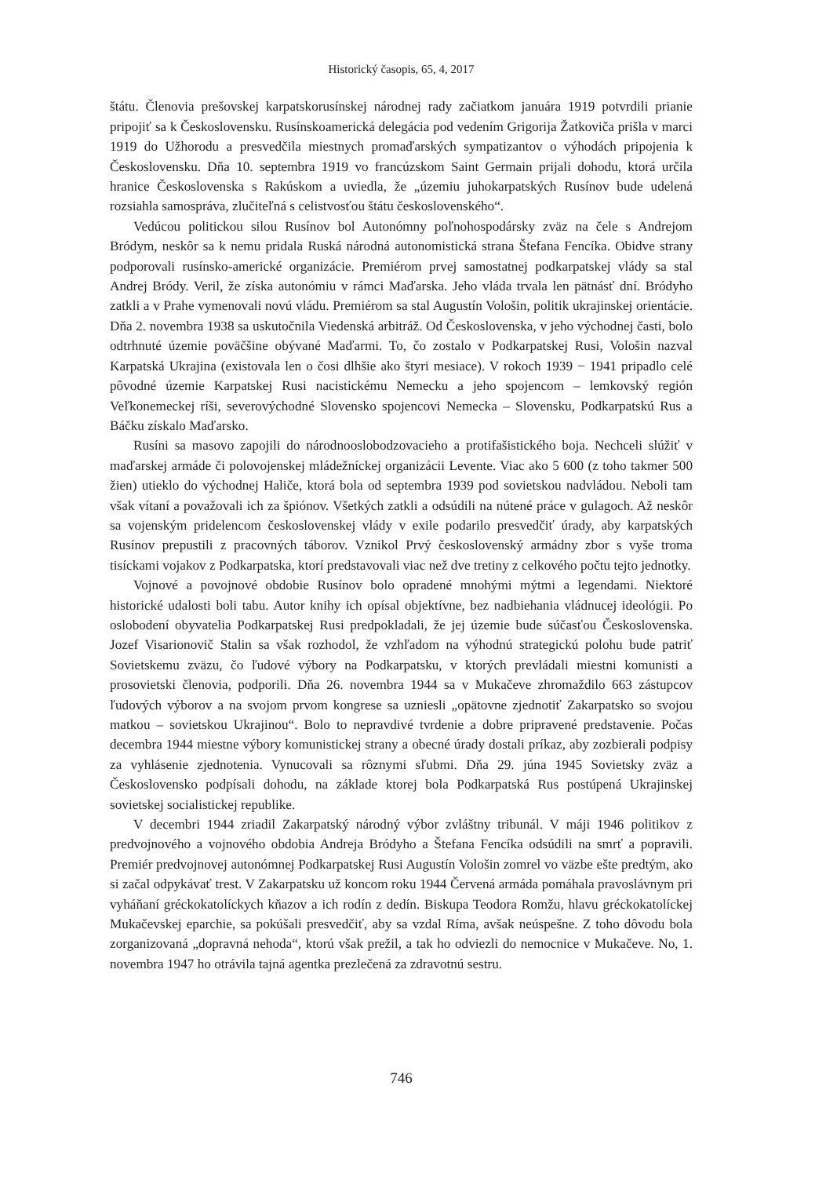Historický časopis, 65, 4, 2017
štátu. Členovia prešovskej karpatskorusínskej národnej rady začiatkom januára 1919 potvrdili prianie pripojiť sa k Československu. Rusínskoamerická delegácia pod vedením Grigorija Žatkoviča prišla v marci 1919 do Užhorodu a presvedčila miestnych promaďarských sympatizantov o výhodách pripojenia k Československu. Dňa 10. septembra 1919 vo francúzskom Saint Germain prijali dohodu, ktorá určila hranice Československa s Rakúskom a uviedla, že „územiu juhokarpatských Rusínov bude udelená rozsiahla samospráva, zlučiteľná s celistvosťou štátu československého“.
Vedúcou politickou silou Rusínov bol Autonómny poľnohospodársky zväz na čele s Andrejom Bródym, neskôr sa k nemu pridala Ruská národná autonomistická strana Štefana Fencíka. Obidve strany podporovali rusínsko-americké organizácie. Premiérom prvej samostatnej podkarpatskej vlády sa stal Andrej Bródy. Veril, že získa autonómiu v rámci Maďarska. Jeho vláda trvala len pätnásť dní. Bródyho zatkli a v Prahe vymenovali novú vládu. Premiérom sa stal Augustín Vološin, politik ukrajinskej orientácie. Dňa 2. novembra 1938 sa uskutočnila Viedenská arbitráž. Od Československa, v jeho východnej časti, bolo odtrhnuté územie poväčšine obývané Maďarmi. To, čo zostalo v Podkarpatskej Rusi, Vološin nazval Karpatská Ukrajina (existovala len o čosi dlhšie ako štyri mesiace). V rokoch 1939 − 1941 pripadlo celé pôvodné územie Karpatskej Rusi nacistickému Nemecku a jeho spojencom – lemkovský región Veľkonemeckej ríši, severovýchodné Slovensko spojencovi Nemecka – Slovensku, Podkarpatskú Rus a Báčku získalo Maďarsko.
Rusíni sa masovo zapojili do národnooslobodzovacieho a protifašistického boja. Nechceli slúžiť v maďarskej armáde či polovojenskej mládežníckej organizácii Levente. Viac ako 5 600 (z toho takmer 500 žien) utieklo do východnej Haliče, ktorá bola od septembra 1939 pod sovietskou nadvládou. Neboli tam však vítaní a považovali ich za špiónov. Všetkých zatkli a odsúdili na nútené práce v gulagoch. Až neskôr sa vojenským pridelencom československej vlády v exile podarilo presvedčiť úrady, aby karpatských Rusínov prepustili z pracovných táborov. Vznikol Prvý československý armádny zbor s vyše troma tisíckami vojakov z Podkarpatska, ktorí predstavovali viac než dve tretiny z celkového počtu tejto jednotky.
Vojnové a povojnové obdobie Rusínov bolo opradené mnohými mýtmi a legendami. Niektoré historické udalosti boli tabu. Autor knihy ich opísal objektívne, bez nadbiehania vládnucej ideológii. Po oslobodení obyvatelia Podkarpatskej Rusi predpokladali, že jej územie bude súčasťou Československa. Jozef Visarionovič Stalin sa však rozhodol, že vzhľadom na výhodnú strategickú polohu bude patriť Sovietskemu zväzu, čo ľudové výbory na Podkarpatsku, v ktorých prevládali miestni komunisti a prosovietski členovia, podporili. Dňa 26. novembra 1944 sa v Mukačeve zhromaždilo 663 zástupcov ľudových výborov a na svojom prvom kongrese sa uzniesli „opätovne zjednotiť Zakarpatsko so svojou matkou – sovietskou Ukrajinou“. Bolo to nepravdivé tvrdenie a dobre pripravené predstavenie. Počas decembra 1944 miestne výbory komunistickej strany a obecné úrady dostali príkaz, aby zozbierali podpisy za vyhlásenie zjednotenia. Vynucovali sa rôznymi sľubmi. Dňa 29. júna 1945 Sovietsky zväz a Československo podpísali dohodu, na základe ktorej bola Podkarpatská Rus postúpená Ukrajinskej sovietskej socialistickej republike.
V decembri 1944 zriadil Zakarpatský národný výbor zvláštny tribunál. V máji 1946 politikov z predvojnového a vojnového obdobia Andreja Bródyho a Štefana Fencíka odsúdili na smrť a popravili. Premiér predvojnovej autonómnej Podkarpatskej Rusi Augustín Vološin zomrel vo väzbe ešte predtým, ako si začal odpykávať trest. V Zakarpatsku už koncom roku 1944 Červená armáda pomáhala pravoslávnym pri vyháňaní gréckokatolíckych kňazov a ich rodín z dedín. Biskupa Teodora Romžu, hlavu gréckokatolíckej Mukačevskej eparchie, sa pokúšali presvedčiť, aby sa vzdal Ríma, avšak neúspešne. Z toho dôvodu bola zorganizovaná „dopravná nehoda“, ktorú však prežil, a tak ho odviezli do nemocnice v Mukačeve. No, 1. novembra 1947 ho otrávila tajná agentka prezlečená za zdravotnú sestru.
746